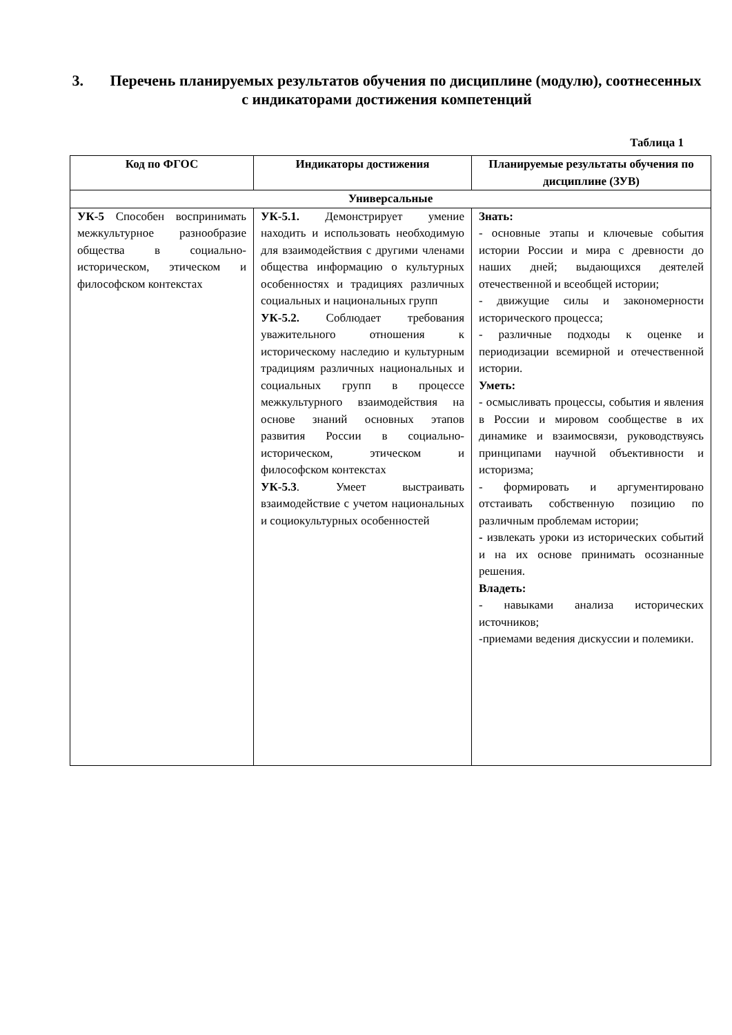3. Перечень планируемых результатов обучения по дисциплине (модулю), соотнесенных с индикаторами достижения компетенций
Таблица 1
| Код по ФГОС | Индикаторы достижения | Планируемые результаты обучения по дисциплине (ЗУВ) |
| --- | --- | --- |
| Универсальные | | |
| УК-5 Способен воспринимать межкультурное разнообразие общества в социально-историческом, этическом и философском контекстах | УК-5.1. Демонстрирует умение находить и использовать необходимую для взаимодействия с другими членами общества информацию о культурных особенностях и традициях различных социальных и национальных групп УК-5.2. Соблюдает требования уважительного отношения к историческому наследию и культурным традициям различных национальных и социальных групп в процессе межкультурного взаимодействия на основе знаний основных этапов развития России в социально-историческом, этическом и философском контекстах УК-5.3 . Умеет выстраивать взаимодействие с учетом национальных и социокультурных особенностей | Знать: - основные этапы и ключевые события истории России и мира с древности до наших дней; выдающихся деятелей отечественной и всеобщей истории; - движущие силы и закономерности исторического процесса; - различные подходы к оценке и периодизации всемирной и отечественной истории. Уметь: - осмысливать процессы, события и явления в России и мировом сообществе в их динамике и взаимосвязи, руководствуясь принципами научной объективности и историзма; - формировать и аргументировано отстаивать собственную позицию по различным проблемам истории; - извлекать уроки из исторических событий и на их основе принимать осознанные решения. Владеть: - навыками анализа исторических источников; -приемами ведения дискуссии и полемики. |